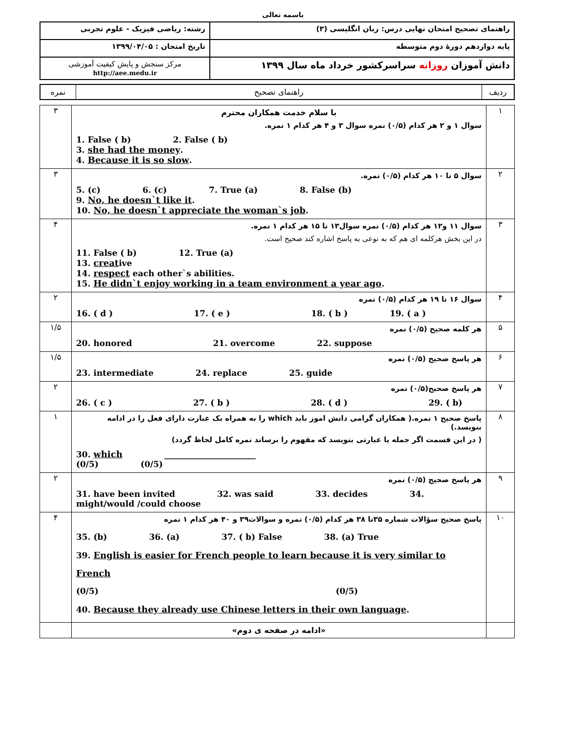باسمه تعالی
| راهنمای تصحیح امتحان نهایی درس: زبان انگلیسی (۳) | رشته: ریاضی فیزیک - علوم تجربی |
| پایه دوازدهم دورهٔ دوم متوسطه | تاریخ امتحان : ۱۳۹۹/۰۴/۰۵ |
| دانش آموزان روزانه سراسرکشور خرداد ماه سال ۱۳۹۹ | مرکز سنجش و پایش کیفیت آموزشی http://aee.medu.ir |
| ردیف | راهنمای تصحیح | نمره |
| ۱ | با سلام خدمت همکاران محترم سوال ۱ و ۲ هر کدام (۰/۵) نمره سوال ۳ و ۴ هر کدام ۱ نمره. 1. False ( b) 2. False ( b) 3. she had the money . 4. Because it is so slow . | ۳ |
| ۲ | سوال ۵ تا ۱۰ هر کدام (۰/۵) نمره. 5. (c) 6. (c) 7. True (a) 8. False (b) 9. No, he doesn`t like it . 10. No, he doesn`t appreciate the woman`s job . | ۳ |
| ۳ | سوال ۱۱ و۱۲ هر کدام (۰/۵) نمره سوال۱۳ تا ۱۵ هر کدام ۱ نمره. در این بخش هرکلمه ای هم که به نوعی به پاسخ اشاره کند صحیح است. 11. False ( b) 12. True (a) 13. creat ive 14. respect each other`s abilities. 15. He didn`t enjoy working in a team environment a year ago . | ۴ |
| ۴ | سوال ۱۶ تا ۱۹ هر کدام (۰/۵) نمره 16. ( d ) 17. ( e ) 18. ( b ) 19. ( a ) | ۲ |
| ۵ | هر کلمه صحیح (۰/۵) نمره 20. honored 21. overcome 22. suppose | ۱/۵ |
| ۶ | هر پاسخ صحیح (۰/۵) نمره 23. intermediate 24. replace 25. guide | ۱/۵ |
| ۷ | هر پاسخ صحیح(۰/۵) نمره 26. ( c ) 27. ( b ) 28. ( d ) 29. ( b) | ۲ |
| ۸ | پاسخ صحیح ۱ نمره.( همکاران گرامی دانش اموز باید which را به همراه یک عبارت دارای فعل را در ادامه بنویسد.) ( در این قسمت اگر جمله یا عبارتی بنویسد که مفهوم را برساند نمره کامل لحاظ گردد) 30. which ______________________ (0/5) (0/5) | ۱ |
| ۹ | هر پاسخ صحیح (۰/۵) نمره 31. have been invited 32. was said 33. decides 34. might/would /could choose | ۲ |
| ۱۰ | پاسخ صحیح سؤالات شماره ۳۵تا ۳۸ هر کدام (۰/۵) نمره و سوالات۳۹ و ۴۰ هر کدام ۱ نمره 35. (b) 36. (a) 37. ( b) False 38. (a) True 39. English is easier for French people to learn because it is very similar to French (0/5) (0/5) 40. Because they already use Chinese letters in their own language . | ۴ |
| | «ادامه در صفحه ی دوم» | |